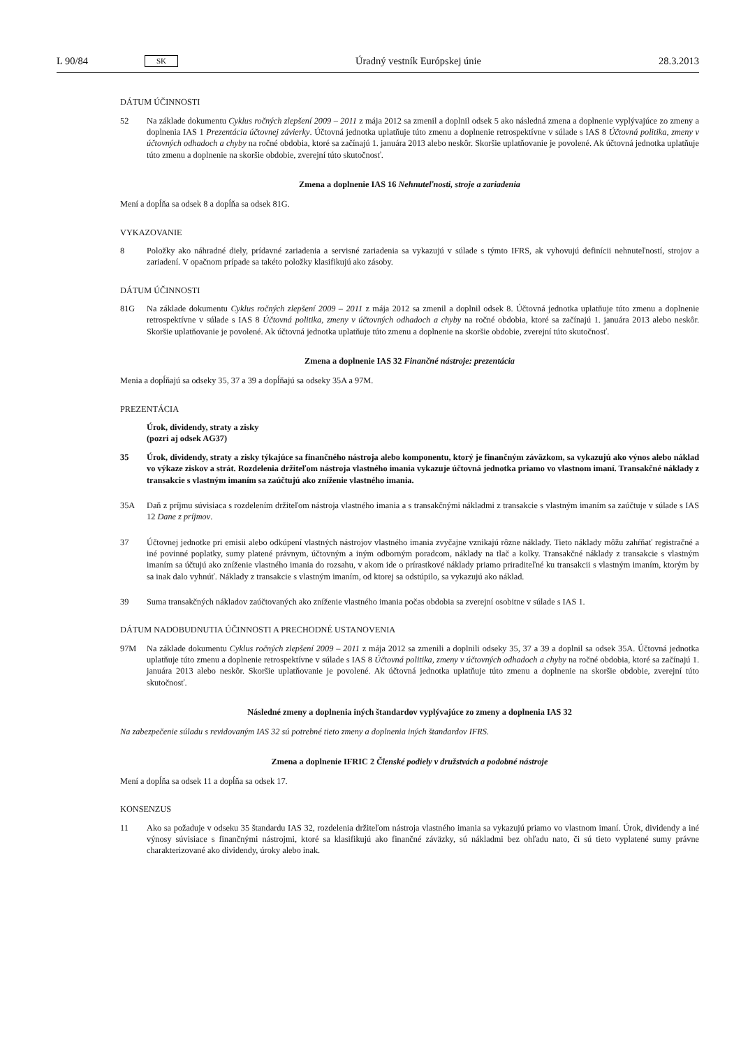L 90/84 SK Úradný vestník Európskej únie 28.3.2013
DÁTUM ÚČINNOSTI
52 Na základe dokumentu Cyklus ročných zlepšení 2009 – 2011 z mája 2012 sa zmenil a doplnil odsek 5 ako následná zmena a doplnenie vyplývajúce zo zmeny a doplnenia IAS 1 Prezentácia účtovnej závierky. Účtovná jednotka uplatňuje túto zmenu a doplnenie retrospektívne v súlade s IAS 8 Účtovná politika, zmeny v účtovných odhadoch a chyby na ročné obdobia, ktoré sa začínajú 1. januára 2013 alebo neskôr. Skoršie uplatňovanie je povolené. Ak účtovná jednotka uplatňuje túto zmenu a doplnenie na skoršie obdobie, zverejní túto skutočnosť.
Zmena a doplnenie IAS 16 Nehnuteľnosti, stroje a zariadenia
Mení a dopĺňa sa odsek 8 a dopĺňa sa odsek 81G.
VYKAZOVANIE
8 Položky ako náhradné diely, prídavné zariadenia a servisné zariadenia sa vykazujú v súlade s týmto IFRS, ak vyhovujú definícii nehnuteľností, strojov a zariadení. V opačnom prípade sa takéto položky klasifikujú ako zásoby.
DÁTUM ÚČINNOSTI
81G Na základe dokumentu Cyklus ročných zlepšení 2009 – 2011 z mája 2012 sa zmenil a doplnil odsek 8. Účtovná jednotka uplatňuje túto zmenu a doplnenie retrospektívne v súlade s IAS 8 Účtovná politika, zmeny v účtovných odhadoch a chyby na ročné obdobia, ktoré sa začínajú 1. januára 2013 alebo neskôr. Skoršie uplatňovanie je povolené. Ak účtovná jednotka uplatňuje túto zmenu a doplnenie na skoršie obdobie, zverejní túto skutočnosť.
Zmena a doplnenie IAS 32 Finančné nástroje: prezentácia
Menia a dopĺňajú sa odseky 35, 37 a 39 a dopĺňajú sa odseky 35A a 97M.
PREZENTÁCIA
Úrok, dividendy, straty a zisky
(pozri aj odsek AG37)
35 Úrok, dividendy, straty a zisky týkajúce sa finančného nástroja alebo komponentu, ktorý je finančným záväzkom, sa vykazujú ako výnos alebo náklad vo výkaze ziskov a strát. Rozdelenia držiteľom nástroja vlastného imania vykazuje účtovná jednotka priamo vo vlastnom imaní. Transakčné náklady z transakcie s vlastným imaním sa zaúčtujú ako zníženie vlastného imania.
35A Daň z príjmu súvisiaca s rozdelením držiteľom nástroja vlastného imania a s transakčnými nákladmi z transakcie s vlastným imaním sa zaúčtuje v súlade s IAS 12 Dane z príjmov.
37 Účtovnej jednotke pri emisii alebo odkúpení vlastných nástrojov vlastného imania zvyčajne vznikajú rôzne náklady. Tieto náklady môžu zahŕňať registračné a iné povinné poplatky, sumy platené právnym, účtovným a iným odborným poradcom, náklady na tlač a kolky. Transakčné náklady z transakcie s vlastným imaním sa účtujú ako zníženie vlastného imania do rozsahu, v akom ide o prírastkové náklady priamo priraditeľné ku transakcii s vlastným imaním, ktorým by sa inak dalo vyhnúť. Náklady z transakcie s vlastným imaním, od ktorej sa odstúpilo, sa vykazujú ako náklad.
39 Suma transakčných nákladov zaúčtovaných ako zníženie vlastného imania počas obdobia sa zverejní osobitne v súlade s IAS 1.
DÁTUM NADOBUDNUTIA ÚČINNOSTI A PRECHODNÉ USTANOVENIA
97M Na základe dokumentu Cyklus ročných zlepšení 2009 – 2011 z mája 2012 sa zmenili a doplnili odseky 35, 37 a 39 a doplnil sa odsek 35A. Účtovná jednotka uplatňuje túto zmenu a doplnenie retrospektívne v súlade s IAS 8 Účtovná politika, zmeny v účtovných odhadoch a chyby na ročné obdobia, ktoré sa začínajú 1. januára 2013 alebo neskôr. Skoršie uplatňovanie je povolené. Ak účtovná jednotka uplatňuje túto zmenu a doplnenie na skoršie obdobie, zverejní túto skutočnosť.
Následné zmeny a doplnenia iných štandardov vyplývajúce zo zmeny a doplnenia IAS 32
Na zabezpečenie súladu s revidovaným IAS 32 sú potrebné tieto zmeny a doplnenia iných štandardov IFRS.
Zmena a doplnenie IFRIC 2 Členské podiely v družstvách a podobné nástroje
Mení a dopĺňa sa odsek 11 a dopĺňa sa odsek 17.
KONSENZUS
11 Ako sa požaduje v odseku 35 štandardu IAS 32, rozdelenia držiteľom nástroja vlastného imania sa vykazujú priamo vo vlastnom imaní. Úrok, dividendy a iné výnosy súvisiace s finančnými nástrojmi, ktoré sa klasifikujú ako finančné záväzky, sú nákladmi bez ohľadu nato, či sú tieto vyplatené sumy právne charakterizované ako dividendy, úroky alebo inak.